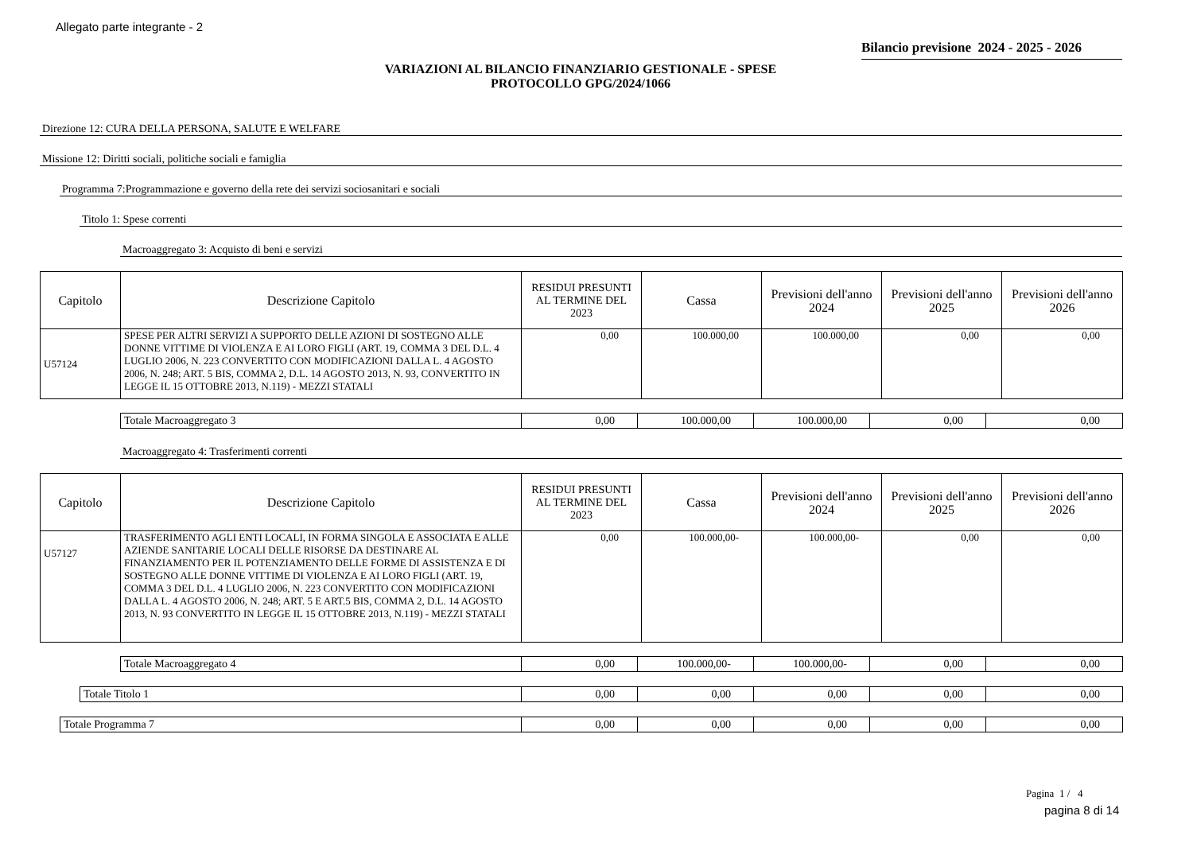Allegato parte integrante - 2
Bilancio previsione 2024 - 2025 - 2026
VARIAZIONI AL BILANCIO FINANZIARIO GESTIONALE - SPESE
PROTOCOLLO GPG/2024/1066
Direzione 12: CURA DELLA PERSONA, SALUTE E WELFARE
Missione 12: Diritti sociali, politiche sociali e famiglia
Programma 7:Programmazione e governo della rete dei servizi sociosanitari e sociali
Titolo 1: Spese correnti
Macroaggregato 3: Acquisto di beni e servizi
| Capitolo | Descrizione Capitolo | RESIDUI PRESUNTI AL TERMINE DEL 2023 | Cassa | Previsioni dell'anno 2024 | Previsioni dell'anno 2025 | Previsioni dell'anno 2026 |
| --- | --- | --- | --- | --- | --- | --- |
| U57124 | SPESE PER ALTRI SERVIZI A SUPPORTO DELLE AZIONI DI SOSTEGNO ALLE DONNE VITTIME DI VIOLENZA E AI LORO FIGLI (ART. 19, COMMA 3 DEL D.L. 4 LUGLIO 2006, N. 223 CONVERTITO CON MODIFICAZIONI DALLA L. 4 AGOSTO 2006, N. 248; ART. 5 BIS, COMMA 2, D.L. 14 AGOSTO 2013, N. 93, CONVERTITO IN LEGGE IL 15 OTTOBRE 2013, N.119) - MEZZI STATALI | 0,00 | 100.000,00 | 100.000,00 | 0,00 | 0,00 |
| Totale Macroaggregato 3 | 0,00 | 100.000,00 | 100.000,00 | 0,00 | 0,00 |
Macroaggregato 4: Trasferimenti correnti
| Capitolo | Descrizione Capitolo | RESIDUI PRESUNTI AL TERMINE DEL 2023 | Cassa | Previsioni dell'anno 2024 | Previsioni dell'anno 2025 | Previsioni dell'anno 2026 |
| --- | --- | --- | --- | --- | --- | --- |
| U57127 | TRASFERIMENTO AGLI ENTI LOCALI, IN FORMA SINGOLA E ASSOCIATA E ALLE AZIENDE SANITARIE LOCALI DELLE RISORSE DA DESTINARE AL FINANZIAMENTO PER IL POTENZIAMENTO DELLE FORME DI ASSISTENZA E DI SOSTEGNO ALLE DONNE VITTIME DI VIOLENZA E AI LORO FIGLI (ART. 19, COMMA 3 DEL D.L. 4 LUGLIO 2006, N. 223 CONVERTITO CON MODIFICAZIONI DALLA L. 4 AGOSTO 2006, N. 248; ART. 5 E ART.5 BIS, COMMA 2, D.L. 14 AGOSTO 2013, N. 93 CONVERTITO IN LEGGE IL 15 OTTOBRE 2013, N.119) - MEZZI STATALI | 0,00 | 100.000,00- | 100.000,00- | 0,00 | 0,00 |
| Totale Macroaggregato 4 | 0,00 | 100.000,00- | 100.000,00- | 0,00 | 0,00 |
| Totale Titolo 1 | 0,00 | 0,00 | 0,00 | 0,00 | 0,00 |
| Totale Programma 7 | 0,00 | 0,00 | 0,00 | 0,00 | 0,00 |
Pagina 1 / 4
pagina 8 di 14